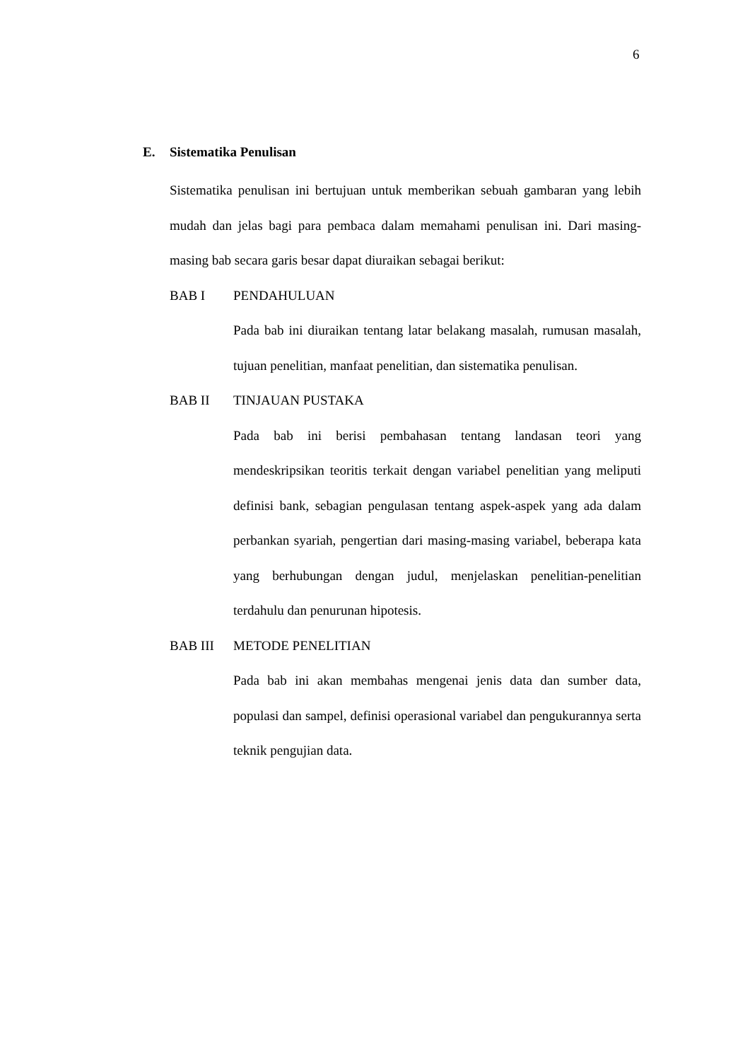6
E. Sistematika Penulisan
Sistematika penulisan ini bertujuan untuk memberikan sebuah gambaran yang lebih mudah dan jelas bagi para pembaca dalam memahami penulisan ini. Dari masing-masing bab secara garis besar dapat diuraikan sebagai berikut:
BAB I PENDAHULUAN
Pada bab ini diuraikan tentang latar belakang masalah, rumusan masalah, tujuan penelitian, manfaat penelitian, dan sistematika penulisan.
BAB II TINJAUAN PUSTAKA
Pada bab ini berisi pembahasan tentang landasan teori yang mendeskripsikan teoritis terkait dengan variabel penelitian yang meliputi definisi bank, sebagian pengulasan tentang aspek-aspek yang ada dalam perbankan syariah, pengertian dari masing-masing variabel, beberapa kata yang berhubungan dengan judul, menjelaskan penelitian-penelitian terdahulu dan penurunan hipotesis.
BAB III METODE PENELITIAN
Pada bab ini akan membahas mengenai jenis data dan sumber data, populasi dan sampel, definisi operasional variabel dan pengukurannya serta teknik pengujian data.